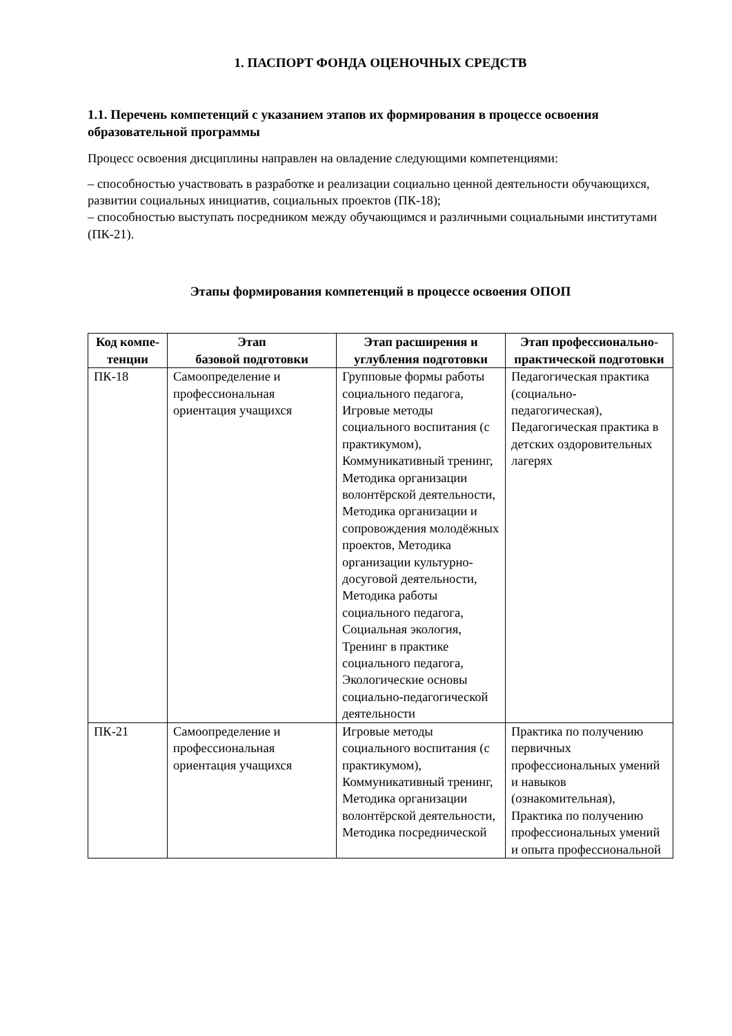1. ПАСПОРТ ФОНДА ОЦЕНОЧНЫХ СРЕДСТВ
1.1. Перечень компетенций с указанием этапов их формирования в процессе освоения образовательной программы
Процесс освоения дисциплины направлен на овладение следующими компетенциями:
– способностью участвовать в разработке и реализации социально ценной деятельности обучающихся, развитии социальных инициатив, социальных проектов (ПК-18);
– способностью выступать посредником между обучающимся и различными социальными институтами (ПК-21).
Этапы формирования компетенций в процессе освоения ОПОП
| Код компе- тенции | Этап базовой подготовки | Этап расширения и углубления подготовки | Этап профессионально-практической подготовки |
| --- | --- | --- | --- |
| ПК-18 | Самоопределение и профессиональная ориентация учащихся | Групповые формы работы социального педагога, Игровые методы социального воспитания (с практикумом), Коммуникативный тренинг, Методика организации волонтёрской деятельности, Методика организации и сопровождения молодёжных проектов, Методика организации культурно-досуговой деятельности, Методика работы социального педагога, Социальная экология, Тренинг в практике социального педагога, Экологические основы социально-педагогической деятельности | Педагогическая практика (социально-педагогическая), Педагогическая практика в детских оздоровительных лагерях |
| ПК-21 | Самоопределение и профессиональная ориентация учащихся | Игровые методы социального воспитания (с практикумом), Коммуникативный тренинг, Методика организации волонтёрской деятельности, Методика посреднической | Практика по получению первичных профессиональных умений и навыков (ознакомительная), Практика по получению профессиональных умений и опыта профессиональной |